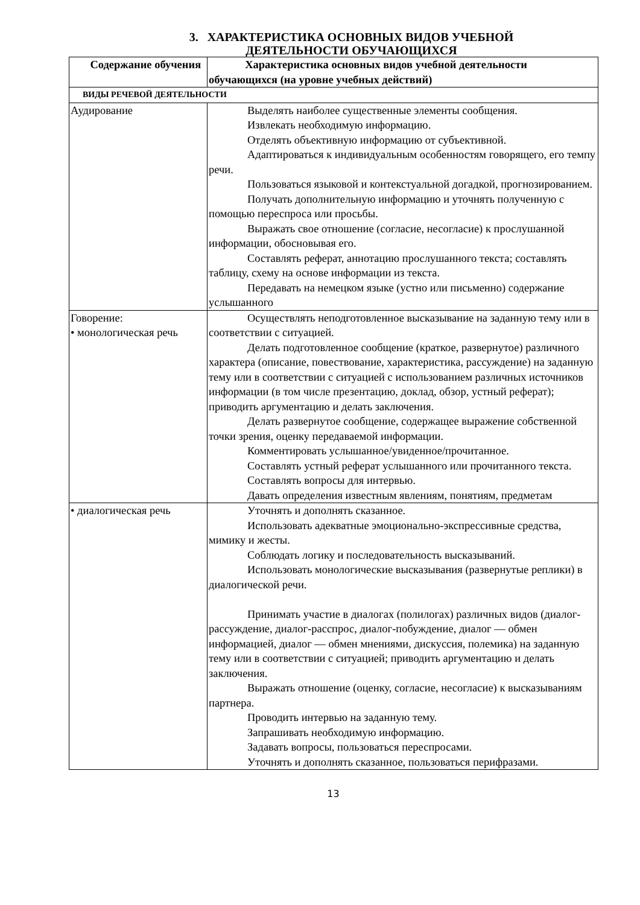3. ХАРАКТЕРИСТИКА ОСНОВНЫХ ВИДОВ УЧЕБНОЙ
ДЕЯТЕЛЬНОСТИ ОБУЧАЮЩИХСЯ
| Содержание обучения | Характеристика основных видов учебной деятельности обучающихся (на уровне учебных действий) |
| --- | --- |
| ВИДЫ РЕЧЕВОЙ ДЕЯТЕЛЬНОСТИ | |
| Аудирование | Выделять наиболее существенные элементы сообщения. Извлекать необходимую информацию. Отделять объективную информацию от субъективной. Адаптироваться к индивидуальным особенностям говорящего, его темпу речи. Пользоваться языковой и контекстуальной догадкой, прогнозированием. Получать дополнительную информацию и уточнять полученную с помощью переспроса или просьбы. Выражать свое отношение (согласие, несогласие) к прослушанной информации, обосновывая его. Составлять реферат, аннотацию прослушанного текста; составлять таблицу, схему на основе информации из текста. Передавать на немецком языке (устно или письменно) содержание услышанного |
| Говорение: • монологическая речь | Осуществлять неподготовленное высказывание на заданную тему или в соответствии с ситуацией. Делать подготовленное сообщение (краткое, развернутое) различного характера (описание, повествование, характеристика, рассуждение) на заданную тему или в соответствии с ситуацией с использованием различных источников информации (в том числе презентацию, доклад, обзор, устный реферат); приводить аргументацию и делать заключения. Делать развернутое сообщение, содержащее выражение собственной точки зрения, оценку передаваемой информации. Комментировать услышанное/увиденное/прочитанное. Составлять устный реферат услышанного или прочитанного текста. Составлять вопросы для интервью. Давать определения известным явлениям, понятиям, предметам |
| • диалогическая речь | Уточнять и дополнять сказанное. Использовать адекватные эмоционально-экспрессивные средства, мимику и жесты. Соблюдать логику и последовательность высказываний. Использовать монологические высказывания (развернутые реплики) в диалогической речи. Принимать участие в диалогах (полилогах) различных видов (диалог-рассуждение, диалог-расспрос, диалог-побуждение, диалог — обмен информацией, диалог — обмен мнениями, дискуссия, полемика) на заданную тему или в соответствии с ситуацией; приводить аргументацию и делать заключения. Выражать отношение (оценку, согласие, несогласие) к высказываниям партнера. Проводить интервью на заданную тему. Запрашивать необходимую информацию. Задавать вопросы, пользоваться переспросами. Уточнять и дополнять сказанное, пользоваться перифразами. |
13